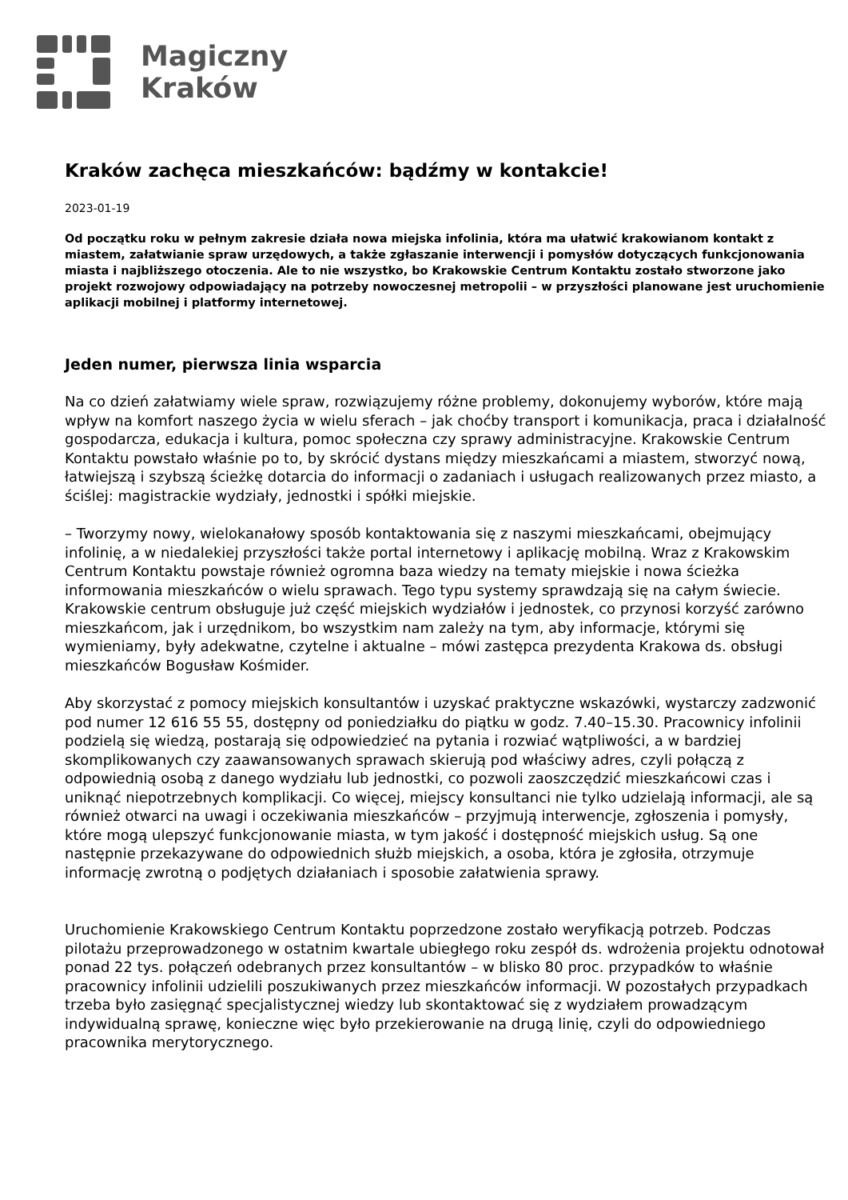Magiczny
Kraków
Kraków zachęca mieszkańców: bądźmy w kontakcie!
2023-01-19
Od początku roku w pełnym zakresie działa nowa miejska infolinia, która ma ułatwić krakowianom kontakt z miastem, załatwianie spraw urzędowych, a także zgłaszanie interwencji i pomysłów dotyczących funkcjonowania miasta i najbliższego otoczenia. Ale to nie wszystko, bo Krakowskie Centrum Kontaktu zostało stworzone jako projekt rozwojowy odpowiadający na potrzeby nowoczesnej metropolii – w przyszłości planowane jest uruchomienie aplikacji mobilnej i platformy internetowej.
Jeden numer, pierwsza linia wsparcia
Na co dzień załatwiamy wiele spraw, rozwiązujemy różne problemy, dokonujemy wyborów, które mają wpływ na komfort naszego życia w wielu sferach – jak choćby transport i komunikacja, praca i działalność gospodarcza, edukacja i kultura, pomoc społeczna czy sprawy administracyjne. Krakowskie Centrum Kontaktu powstało właśnie po to, by skrócić dystans między mieszkańcami a miastem, stworzyć nową, łatwiejszą i szybszą ścieżkę dotarcia do informacji o zadaniach i usługach realizowanych przez miasto, a ściślej: magistrackie wydziały, jednostki i spółki miejskie.
– Tworzymy nowy, wielokanałowy sposób kontaktowania się z naszymi mieszkańcami, obejmujący infolinię, a w niedalekiej przyszłości także portal internetowy i aplikację mobilną. Wraz z Krakowskim Centrum Kontaktu powstaje również ogromna baza wiedzy na tematy miejskie i nowa ścieżka informowania mieszkańców o wielu sprawach. Tego typu systemy sprawdzają się na całym świecie. Krakowskie centrum obsługuje już część miejskich wydziałów i jednostek, co przynosi korzyść zarówno mieszkańcom, jak i urzędnikom, bo wszystkim nam zależy na tym, aby informacje, którymi się wymieniamy, były adekwatne, czytelne i aktualne – mówi zastępca prezydenta Krakowa ds. obsługi mieszkańców Bogusław Kośmider.
Aby skorzystać z pomocy miejskich konsultantów i uzyskać praktyczne wskazówki, wystarczy zadzwonić pod numer 12 616 55 55, dostępny od poniedziałku do piątku w godz. 7.40–15.30. Pracownicy infolinii podzielą się wiedzą, postarają się odpowiedzieć na pytania i rozwiać wątpliwości, a w bardziej skomplikowanych czy zaawansowanych sprawach skierują pod właściwy adres, czyli połączą z odpowiednią osobą z danego wydziału lub jednostki, co pozwoli zaoszczędzić mieszkańcowi czas i uniknąć niepotrzebnych komplikacji. Co więcej, miejscy konsultanci nie tylko udzielają informacji, ale są również otwarci na uwagi i oczekiwania mieszkańców – przyjmują interwencje, zgłoszenia i pomysły, które mogą ulepszyć funkcjonowanie miasta, w tym jakość i dostępność miejskich usług. Są one następnie przekazywane do odpowiednich służb miejskich, a osoba, która je zgłosiła, otrzymuje informację zwrotną o podjętych działaniach i sposobie załatwienia sprawy.
Uruchomienie Krakowskiego Centrum Kontaktu poprzedzone zostało weryfikacją potrzeb. Podczas pilotażu przeprowadzonego w ostatnim kwartale ubiegłego roku zespół ds. wdrożenia projektu odnotował ponad 22 tys. połączeń odebranych przez konsultantów – w blisko 80 proc. przypadków to właśnie pracownicy infolinii udzielili poszukiwanych przez mieszkańców informacji. W pozostałych przypadkach trzeba było zasięgnąć specjalistycznej wiedzy lub skontaktować się z wydziałem prowadzącym indywidualną sprawę, konieczne więc było przekierowanie na drugą linię, czyli do odpowiedniego pracownika merytorycznego.